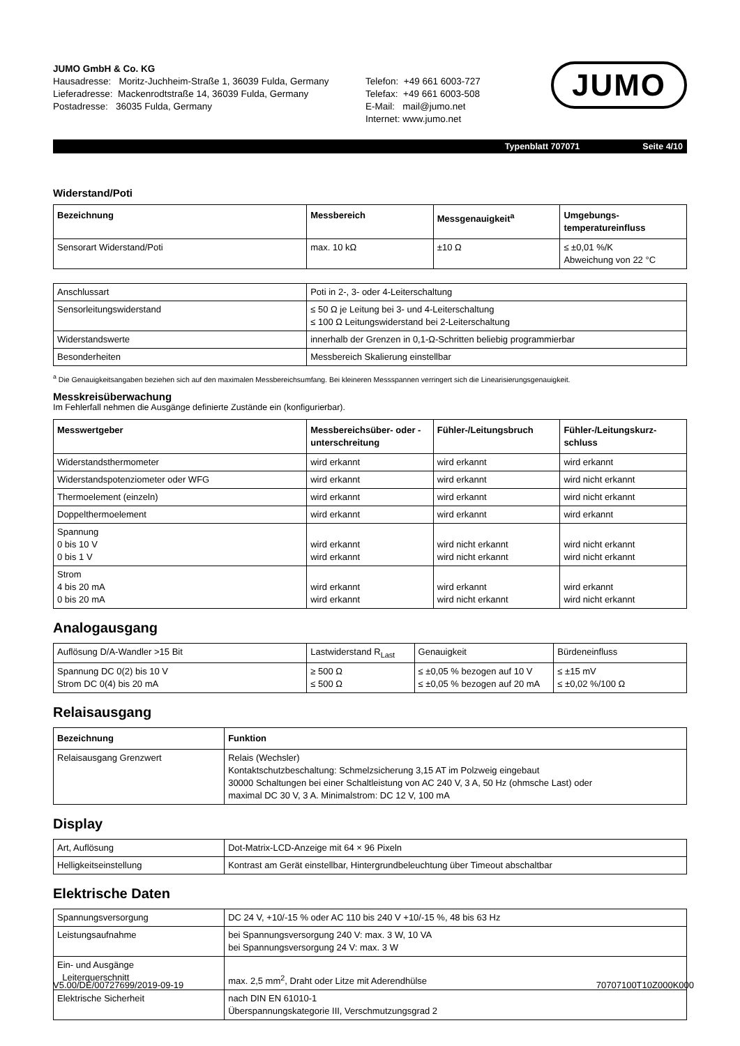JUMO GmbH & Co. KG
Hausadresse: Moritz-Juchheim-Straße 1, 36039 Fulda, Germany
Lieferadresse: Mackenrodtstraße 14, 36039 Fulda, Germany
Postadresse: 36035 Fulda, Germany
Telefon: +49 661 6003-727
Telefax: +49 661 6003-508
E-Mail: mail@jumo.net
Internet: www.jumo.net
JUMO
Typenblatt 707071 Seite 4/10
Widerstand/Poti
| Bezeichnung | Messbereich | Messgenauigkeit<sup>a</sup> | Umgebungs- temperatureinfluss |
| --- | --- | --- | --- |
| Sensorart Widerstand/Poti | max. 10 kΩ | ±10 Ω | ≤ ±0,01 %/K Abweichung von 22 °C |
| Anschlussart | Poti in 2-, 3- oder 4-Leiterschaltung |
| Sensorleitungswiderstand | ≤ 50 Ω je Leitung bei 3- und 4-Leiterschaltung ≤ 100 Ω Leitungswiderstand bei 2-Leiterschaltung |
| Widerstandswerte | innerhalb der Grenzen in 0,1-Ω-Schritten beliebig programmierbar |
| Besonderheiten | Messbereich Skalierung einstellbar |
<sup>a</sup> Die Genauigkeitsangaben beziehen sich auf den maximalen Messbereichsumfang. Bei kleineren Messspannen verringert sich die Linearisierungsgenauigkeit.
Messkreisüberwachung
Im Fehlerfall nehmen die Ausgänge definierte Zustände ein (konfigurierbar).
| Messwertgeber | Messbereichsüber- oder -unterschreitung | Fühler-/Leitungsbruch | Fühler-/Leitungskurz- schluss |
| --- | --- | --- | --- |
| Widerstandsthermometer | wird erkannt | wird erkannt | wird erkannt |
| Widerstandspotenziometer oder WFG | wird erkannt | wird erkannt | wird nicht erkannt |
| Thermoelement (einzeln) | wird erkannt | wird erkannt | wird nicht erkannt |
| Doppelthermoelement | wird erkannt | wird erkannt | wird erkannt |
| Spannung 0 bis 10 V 0 bis 1 V | wird erkannt wird erkannt | wird nicht erkannt wird nicht erkannt | wird nicht erkannt wird nicht erkannt |
| Strom 4 bis 20 mA 0 bis 20 mA | wird erkannt wird erkannt | wird erkannt wird nicht erkannt | wird erkannt wird nicht erkannt |
Analogausgang
| Auflösung D/A-Wandler >15 Bit | Lastwiderstand R<sub>Last</sub> | Genauigkeit | Bürdeneinfluss |
| Spannung DC 0(2) bis 10 V Strom DC 0(4) bis 20 mA | ≥ 500 Ω ≤ 500 Ω | ≤ ±0,05 % bezogen auf 10 V ≤ ±0,05 % bezogen auf 20 mA | ≤ ±15 mV ≤ ±0,02 %/100 Ω |
Relaisausgang
| Bezeichnung | Funktion |
| --- | --- |
| Relaisausgang Grenzwert | Relais (Wechsler) Kontaktschutzbeschaltung: Schmelzsicherung 3,15 AT im Polzweig eingebaut 30000 Schaltungen bei einer Schaltleistung von AC 240 V, 3 A, 50 Hz (ohmsche Last) oder maximal DC 30 V, 3 A. Minimalstrom: DC 12 V, 100 mA |
Display
| Art, Auflösung | Dot-Matrix-LCD-Anzeige mit 64 × 96 Pixeln |
| Helligkeitseinstellung | Kontrast am Gerät einstellbar, Hintergrundbeleuchtung über Timeout abschaltbar |
Elektrische Daten
| Spannungsversorgung | DC 24 V, +10/-15 % oder AC 110 bis 240 V +10/-15 %, 48 bis 63 Hz |
| Leistungsaufnahme | bei Spannungsversorgung 240 V: max. 3 W, 10 VA bei Spannungsversorgung 24 V: max. 3 W |
| Ein- und Ausgänge Leiterquerschnitt | max. 2,5 mm<sup>2</sup>, Draht oder Litze mit Aderendhülse |
| Elektrische Sicherheit | nach DIN EN 61010-1 Überspannungskategorie III, Verschmutzungsgrad 2 |
V5.00/DE/00727699/2019-09-19 70707100T10Z000K000